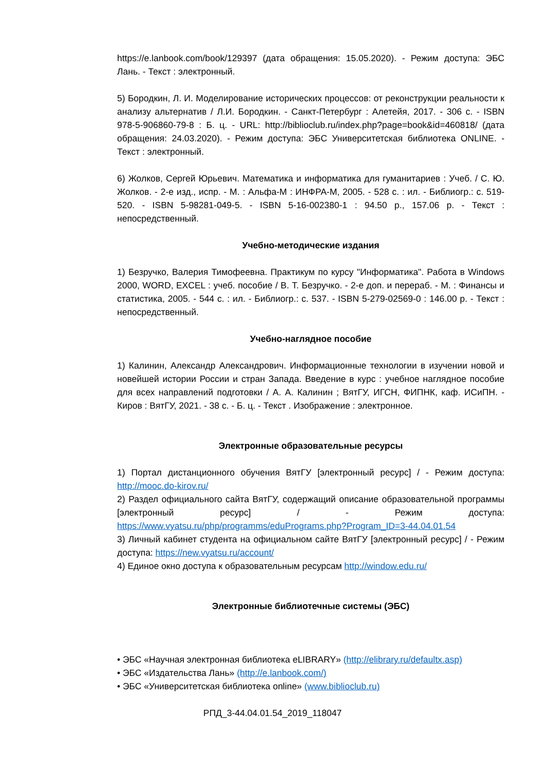https://e.lanbook.com/book/129397 (дата обращения: 15.05.2020). - Режим доступа: ЭБС Лань. - Текст : электронный.
5) Бородкин, Л. И. Моделирование исторических процессов: от реконструкции реальности к анализу альтернатив / Л.И. Бородкин. - Санкт-Петербург : Алетейя, 2017. - 306 с. - ISBN 978-5-906860-79-8 : Б. ц. - URL: http://biblioclub.ru/index.php?page=book&id=460818/ (дата обращения: 24.03.2020). - Режим доступа: ЭБС Университетская библиотека ONLINE. - Текст : электронный.
6) Жолков, Сергей Юрьевич. Математика и информатика для гуманитариев : Учеб. / С. Ю. Жолков. - 2-е изд., испр. - М. : Альфа-М : ИНФРА-М, 2005. - 528 с. : ил. - Библиогр.: с. 519-520. - ISBN 5-98281-049-5. - ISBN 5-16-002380-1 : 94.50 р., 157.06 р. - Текст : непосредственный.
Учебно-методические издания
1) Безручко, Валерия Тимофеевна. Практикум по курсу "Информатика". Работа в Windows 2000, WORD, EXCEL : учеб. пособие / В. Т. Безручко. - 2-е доп. и перераб. - М. : Финансы и статистика, 2005. - 544 с. : ил. - Библиогр.: с. 537. - ISBN 5-279-02569-0 : 146.00 р. - Текст : непосредственный.
Учебно-наглядное пособие
1) Калинин, Александр Александрович. Информационные технологии в изучении новой и новейшей истории России и стран Запада. Введение в курс : учебное наглядное пособие для всех направлений подготовки / А. А. Калинин ; ВятГУ, ИГСН, ФИПНК, каф. ИСиПН. - Киров : ВятГУ, 2021. - 38 с. - Б. ц. - Текст . Изображение : электронное.
Электронные образовательные ресурсы
1) Портал дистанционного обучения ВятГУ [электронный ресурс] / - Режим доступа: http://mooc.do-kirov.ru/
2) Раздел официального сайта ВятГУ, содержащий описание образовательной программы [электронный ресурс] / - Режим доступа: https://www.vyatsu.ru/php/programms/eduPrograms.php?Program_ID=3-44.04.01.54
3) Личный кабинет студента на официальном сайте ВятГУ [электронный ресурс] / - Режим доступа: https://new.vyatsu.ru/account/
4) Единое окно доступа к образовательным ресурсам http://window.edu.ru/
Электронные библиотечные системы (ЭБС)
• ЭБС «Научная электронная библиотека eLIBRARY» (http://elibrary.ru/defaultx.asp)
• ЭБС «Издательства Лань» (http://e.lanbook.com/)
• ЭБС «Университетская библиотека online» (www.biblioclub.ru)
РПД_3-44.04.01.54_2019_118047